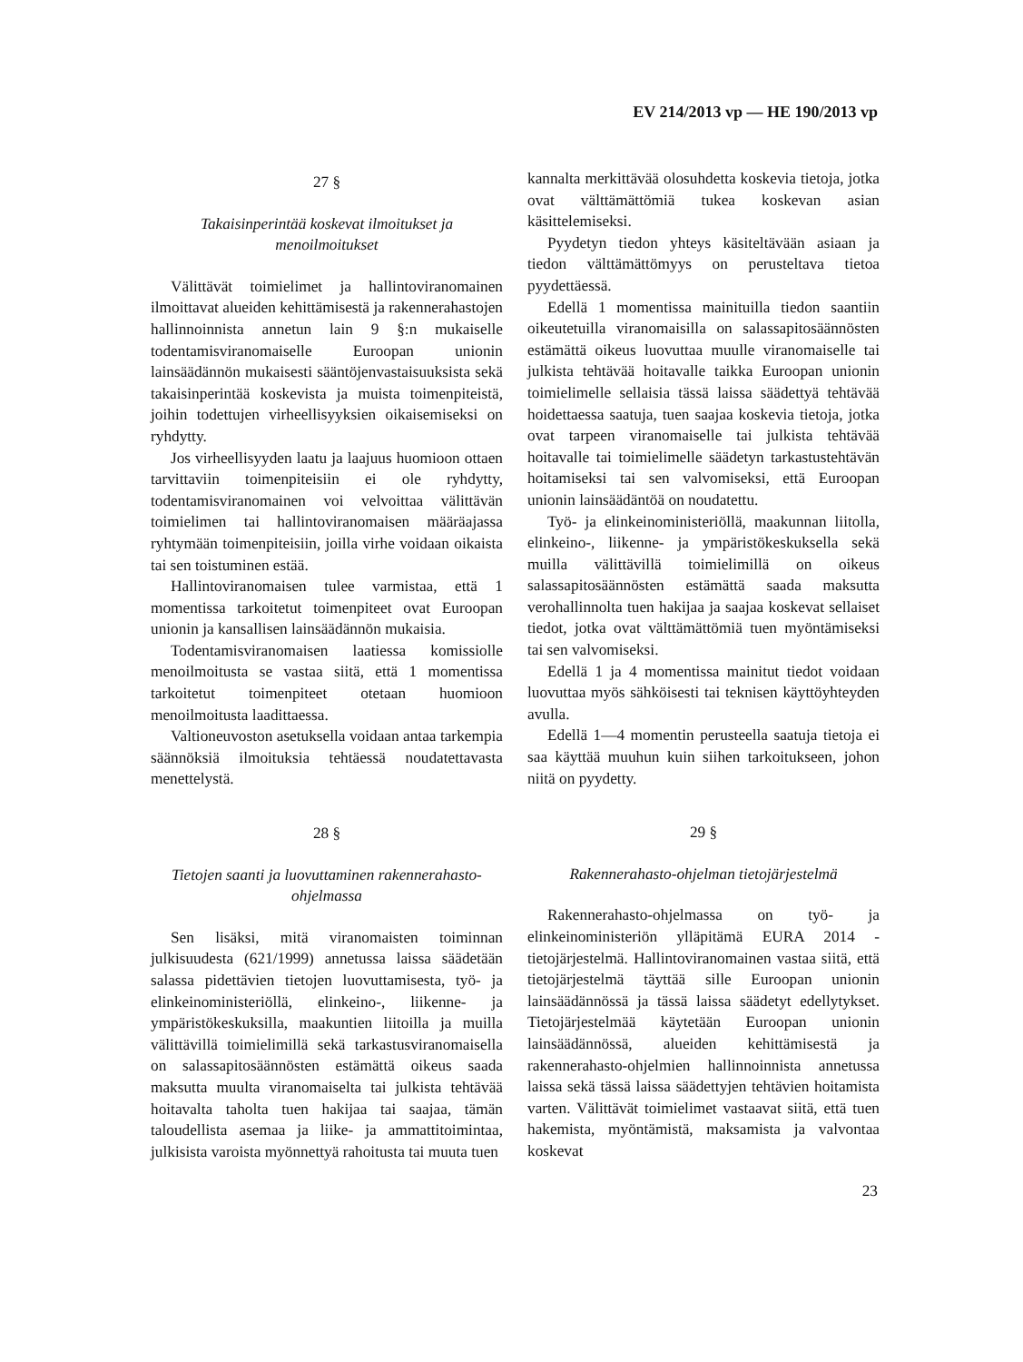EV 214/2013 vp — HE 190/2013 vp
27 §
Takaisinperintää koskevat ilmoitukset ja menoilmoitukset
Välittävät toimielimet ja hallintoviranomainen ilmoittavat alueiden kehittämisestä ja rakennerahastojen hallinnoinnista annetun lain 9 §:n mukaiselle todentamisviranomaiselle Euroopan unionin lainsäädännön mukaisesti sääntöjenvastaisuuksista sekä takaisinperintää koskevista ja muista toimenpiteistä, joihin todettujen virheellisyyksien oikaisemiseksi on ryhdytty.
Jos virheellisyyden laatu ja laajuus huomioon ottaen tarvittaviin toimenpiteisiin ei ole ryhdytty, todentamisviranomainen voi velvoittaa välittävän toimielimen tai hallintoviranomaisen määräajassa ryhtymään toimenpiteisiin, joilla virhe voidaan oikaista tai sen toistuminen estää.
Hallintoviranomaisen tulee varmistaa, että 1 momentissa tarkoitetut toimenpiteet ovat Euroopan unionin ja kansallisen lainsäädännön mukaisia.
Todentamisviranomaisen laatiessa komissiolle menoilmoitusta se vastaa siitä, että 1 momentissa tarkoitetut toimenpiteet otetaan huomioon menoilmoitusta laadittaessa.
Valtioneuvoston asetuksella voidaan antaa tarkempia säännöksiä ilmoituksia tehtäessä noudatettavasta menettelystä.
28 §
Tietojen saanti ja luovuttaminen rakennerahasto-ohjelmassa
Sen lisäksi, mitä viranomaisten toiminnan julkisuudesta (621/1999) annetussa laissa säädetään salassa pidettävien tietojen luovuttamisesta, työ- ja elinkeinoministeriöllä, elinkeino-, liikenne- ja ympäristökeskuksilla, maakuntien liitoilla ja muilla välittävillä toimielimillä sekä tarkastusviranomaisella on salassapitosäännösten estämättä oikeus saada maksutta muulta viranomaiselta tai julkista tehtävää hoitavalta taholta tuen hakijaa tai saajaa, tämän taloudellista asemaa ja liike- ja ammattitoimintaa, julkisista varoista myönnettyä rahoitusta tai muuta tuen
kannalta merkittävää olosuhdetta koskevia tietoja, jotka ovat välttämättömiä tukea koskevan asian käsittelemiseksi.
Pyydetyn tiedon yhteys käsiteltävään asiaan ja tiedon välttämättömyys on perusteltava tietoa pyydettäessä.
Edellä 1 momentissa mainituilla tiedon saantiin oikeutetuilla viranomaisilla on salassapitosäännösten estämättä oikeus luovuttaa muulle viranomaiselle tai julkista tehtävää hoitavalle taikka Euroopan unionin toimielimelle sellaisia tässä laissa säädettyä tehtävää hoidettaessa saatuja, tuen saajaa koskevia tietoja, jotka ovat tarpeen viranomaiselle tai julkista tehtävää hoitavalle tai toimielimelle säädetyn tarkastustehtävän hoitamiseksi tai sen valvomiseksi, että Euroopan unionin lainsäädäntöä on noudatettu.
Työ- ja elinkeinoministeriöllä, maakunnan liitolla, elinkeino-, liikenne- ja ympäristökeskuksella sekä muilla välittävillä toimielimillä on oikeus salassapitosäännösten estämättä saada maksutta verohallinnolta tuen hakijaa ja saajaa koskevat sellaiset tiedot, jotka ovat välttämättömiä tuen myöntämiseksi tai sen valvomiseksi.
Edellä 1 ja 4 momentissa mainitut tiedot voidaan luovuttaa myös sähköisesti tai teknisen käyttöyhteyden avulla.
Edellä 1—4 momentin perusteella saatuja tietoja ei saa käyttää muuhun kuin siihen tarkoitukseen, johon niitä on pyydetty.
29 §
Rakennerahasto-ohjelman tietojärjestelmä
Rakennerahasto-ohjelmassa on työ- ja elinkeinoministeriön ylläpitämä EURA 2014 -tietojärjestelmä. Hallintoviranomainen vastaa siitä, että tietojärjestelmä täyttää sille Euroopan unionin lainsäädännössä ja tässä laissa säädetyt edellytykset. Tietojärjestelmää käytetään Euroopan unionin lainsäädännössä, alueiden kehittämisestä ja rakennerahasto-ohjelmien hallinnoinnista annetussa laissa sekä tässä laissa säädettyjen tehtävien hoitamista varten. Välittävät toimielimet vastaavat siitä, että tuen hakemista, myöntämistä, maksamista ja valvontaa koskevat
23